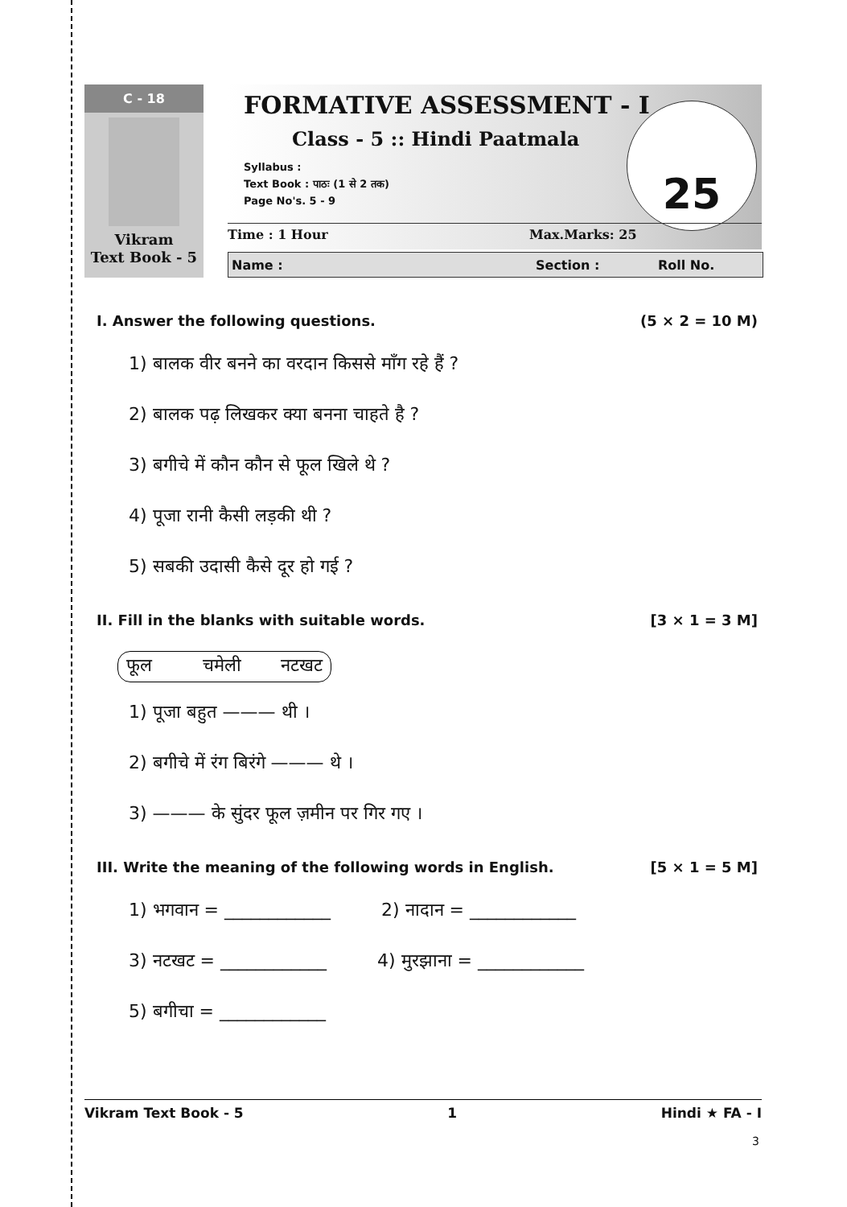C - 18
Vikram
Text Book - 5
FORMATIVE ASSESSMENT - I
Class - 5 :: Hindi Paatmala
Syllabus :
Text Book : पाठः (1 से 2 तक)
Page No's. 5 - 9
25
Time : 1 Hour Max.Marks: 25
Name : Section : Roll No.
I. Answer the following questions. (5 × 2 = 10 M)
1) बालक वीर बनने का वरदान किससे माँग रहे हैं ?
2) बालक पढ़ लिखकर क्या बनना चाहते है ?
3) बगीचे में कौन कौन से फूल खिले थे ?
4) पूजा रानी कैसी लड़की थी ?
5) सबकी उदासी कैसे दूर हो गई ?
II. Fill in the blanks with suitable words. [3 × 1 = 3 M]
फूल चमेली नटखट
1) पूजा बहुत ——— थी ।
2) बगीचे में रंग बिरंगे ——— थे ।
3) ——— के सुंदर फूल ज़मीन पर गिर गए ।
III. Write the meaning of the following words in English. [5 × 1 = 5 M]
1) भगवान = ____________ 2) नादान = ____________
3) नटखट = ____________ 4) मुरझाना = ____________
5) बगीचा = ____________
Vikram Text Book - 5 1 Hindi ★ FA - I
3